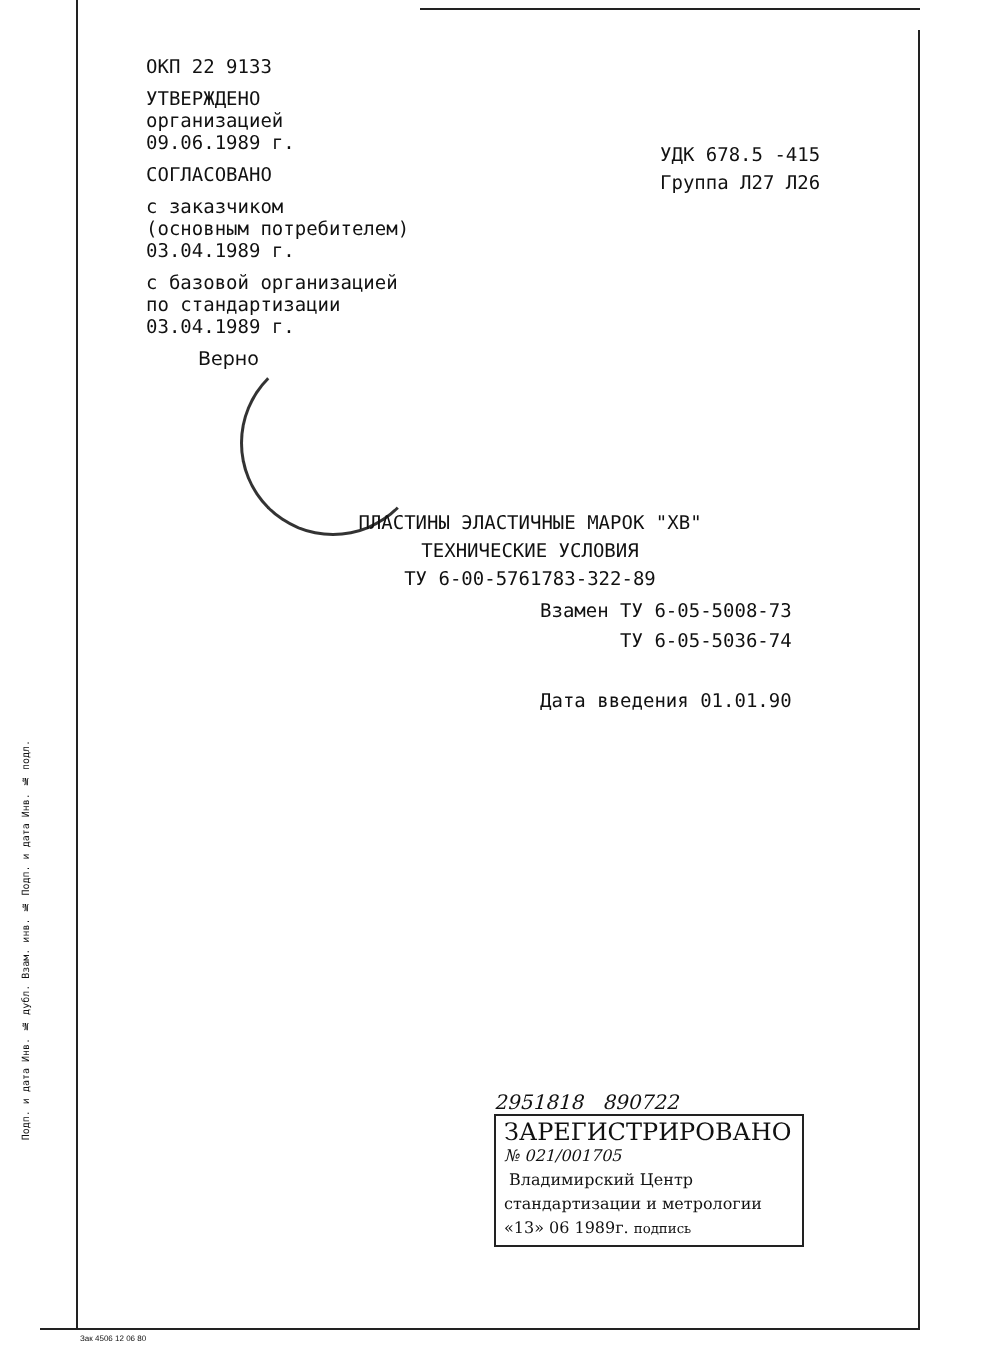ОКП 22 9133
УТВЕРЖДЕНО
организацией
09.06.1989 г.
СОГЛАСОВАНО
с заказчиком
(основным потребителем)
03.04.1989 г.
с базовой организацией
по стандартизации
03.04.1989 г.
Верно
УДК 678.5 -415
Группа Л27 Л26
ПЛАСТИНЫ ЭЛАСТИЧНЫЕ МАРОК "ХВ"
ТЕХНИЧЕСКИЕ УСЛОВИЯ
ТУ 6-00-5761783-322-89
Взамен ТУ 6-05-5008-73
ТУ 6-05-5036-74
Дата введения 01.01.90
Подп. и дата Инв. № дубл. Взам. инв. № Подп. и дата Инв. № подл.
2951818 890722
ЗАРЕГИСТРИРОВАНО
№ 021/001705
Владимирский Центр
стандартизации и метрологии
«13» 06 1989г. подпись
Зак 4506 12 06 80